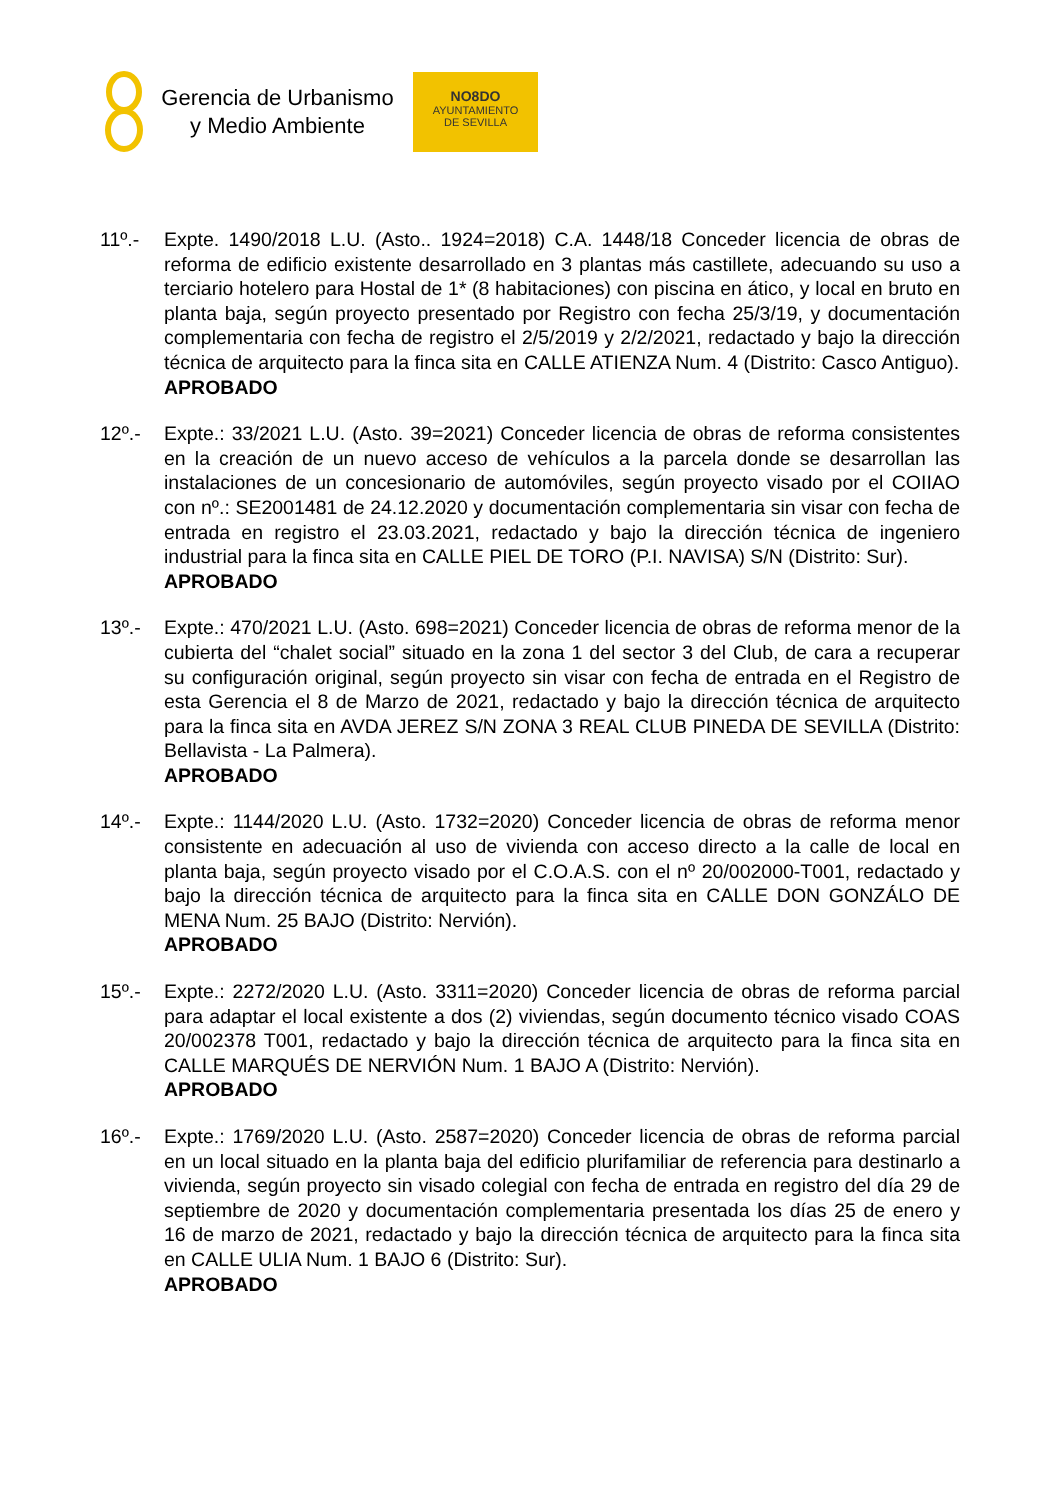Gerencia de Urbanismo
y Medio Ambiente
NO8DO
AYUNTAMIENTO
DE SEVILLA
11º.- Expte. 1490/2018 L.U. (Asto.. 1924=2018) C.A. 1448/18 Conceder licencia de obras de reforma de edificio existente desarrollado en 3 plantas más castillete, adecuando su uso a terciario hotelero para Hostal de 1* (8 habitaciones) con piscina en ático, y local en bruto en planta baja, según proyecto presentado por Registro con fecha 25/3/19, y documentación complementaria con fecha de registro el 2/5/2019 y 2/2/2021, redactado y bajo la dirección técnica de arquitecto para la finca sita en CALLE ATIENZA Num. 4 (Distrito: Casco Antiguo).
APROBADO
12º.- Expte.: 33/2021 L.U. (Asto. 39=2021) Conceder licencia de obras de reforma consistentes en la creación de un nuevo acceso de vehículos a la parcela donde se desarrollan las instalaciones de un concesionario de automóviles, según proyecto visado por el COIIAO con nº.: SE2001481 de 24.12.2020 y documentación complementaria sin visar con fecha de entrada en registro el 23.03.2021, redactado y bajo la dirección técnica de ingeniero industrial para la finca sita en CALLE PIEL DE TORO (P.I. NAVISA) S/N (Distrito: Sur).
APROBADO
13º.- Expte.: 470/2021 L.U. (Asto. 698=2021) Conceder licencia de obras de reforma menor de la cubierta del “chalet social” situado en la zona 1 del sector 3 del Club, de cara a recuperar su configuración original, según proyecto sin visar con fecha de entrada en el Registro de esta Gerencia el 8 de Marzo de 2021, redactado y bajo la dirección técnica de arquitecto para la finca sita en AVDA JEREZ S/N ZONA 3 REAL CLUB PINEDA DE SEVILLA (Distrito: Bellavista - La Palmera).
APROBADO
14º.- Expte.: 1144/2020 L.U. (Asto. 1732=2020) Conceder licencia de obras de reforma menor consistente en adecuación al uso de vivienda con acceso directo a la calle de local en planta baja, según proyecto visado por el C.O.A.S. con el nº 20/002000-T001, redactado y bajo la dirección técnica de arquitecto para la finca sita en CALLE DON GONZÁLO DE MENA Num. 25 BAJO (Distrito: Nervión).
APROBADO
15º.- Expte.: 2272/2020 L.U. (Asto. 3311=2020) Conceder licencia de obras de reforma parcial para adaptar el local existente a dos (2) viviendas, según documento técnico visado COAS 20/002378 T001, redactado y bajo la dirección técnica de arquitecto para la finca sita en CALLE MARQUÉS DE NERVIÓN Num. 1 BAJO A (Distrito: Nervión).
APROBADO
16º.- Expte.: 1769/2020 L.U. (Asto. 2587=2020) Conceder licencia de obras de reforma parcial en un local situado en la planta baja del edificio plurifamiliar de referencia para destinarlo a vivienda, según proyecto sin visado colegial con fecha de entrada en registro del día 29 de septiembre de 2020 y documentación complementaria presentada los días 25 de enero y 16 de marzo de 2021, redactado y bajo la dirección técnica de arquitecto para la finca sita en CALLE ULIA Num. 1 BAJO 6 (Distrito: Sur).
APROBADO